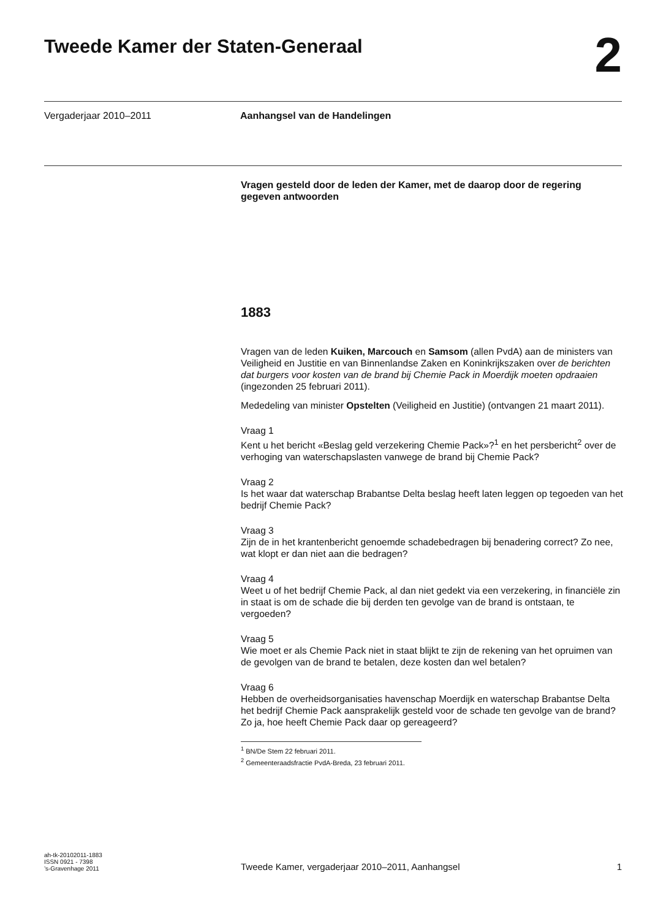Tweede Kamer der Staten-Generaal
2
Vergaderjaar 2010–2011 Aanhangsel van de Handelingen
Vragen gesteld door de leden der Kamer, met de daarop door de regering gegeven antwoorden
1883
Vragen van de leden Kuiken, Marcouch en Samsom (allen PvdA) aan de ministers van Veiligheid en Justitie en van Binnenlandse Zaken en Koninkrijkszaken over de berichten dat burgers voor kosten van de brand bij Chemie Pack in Moerdijk moeten opdraaien (ingezonden 25 februari 2011).
Mededeling van minister Opstelten (Veiligheid en Justitie) (ontvangen 21 maart 2011).
Vraag 1
Kent u het bericht «Beslag geld verzekering Chemie Pack»?<sup>1</sup> en het persbericht<sup>2</sup> over de verhoging van waterschapslasten vanwege de brand bij Chemie Pack?
Vraag 2
Is het waar dat waterschap Brabantse Delta beslag heeft laten leggen op tegoeden van het bedrijf Chemie Pack?
Vraag 3
Zijn de in het krantenbericht genoemde schadebedragen bij benadering correct? Zo nee, wat klopt er dan niet aan die bedragen?
Vraag 4
Weet u of het bedrijf Chemie Pack, al dan niet gedekt via een verzekering, in financiële zin in staat is om de schade die bij derden ten gevolge van de brand is ontstaan, te vergoeden?
Vraag 5
Wie moet er als Chemie Pack niet in staat blijkt te zijn de rekening van het opruimen van de gevolgen van de brand te betalen, deze kosten dan wel betalen?
Vraag 6
Hebben de overheidsorganisaties havenschap Moerdijk en waterschap Brabantse Delta het bedrijf Chemie Pack aansprakelijk gesteld voor de schade ten gevolge van de brand? Zo ja, hoe heeft Chemie Pack daar op gereageerd?
<sup>1</sup> BN/De Stem 22 februari 2011.
<sup>2</sup> Gemeenteraadsfractie PvdA-Breda, 23 februari 2011.
ah-tk-20102011-1883
ISSN 0921 - 7398
’s-Gravenhage 2011
Tweede Kamer, vergaderjaar 2010–2011, Aanhangsel
1